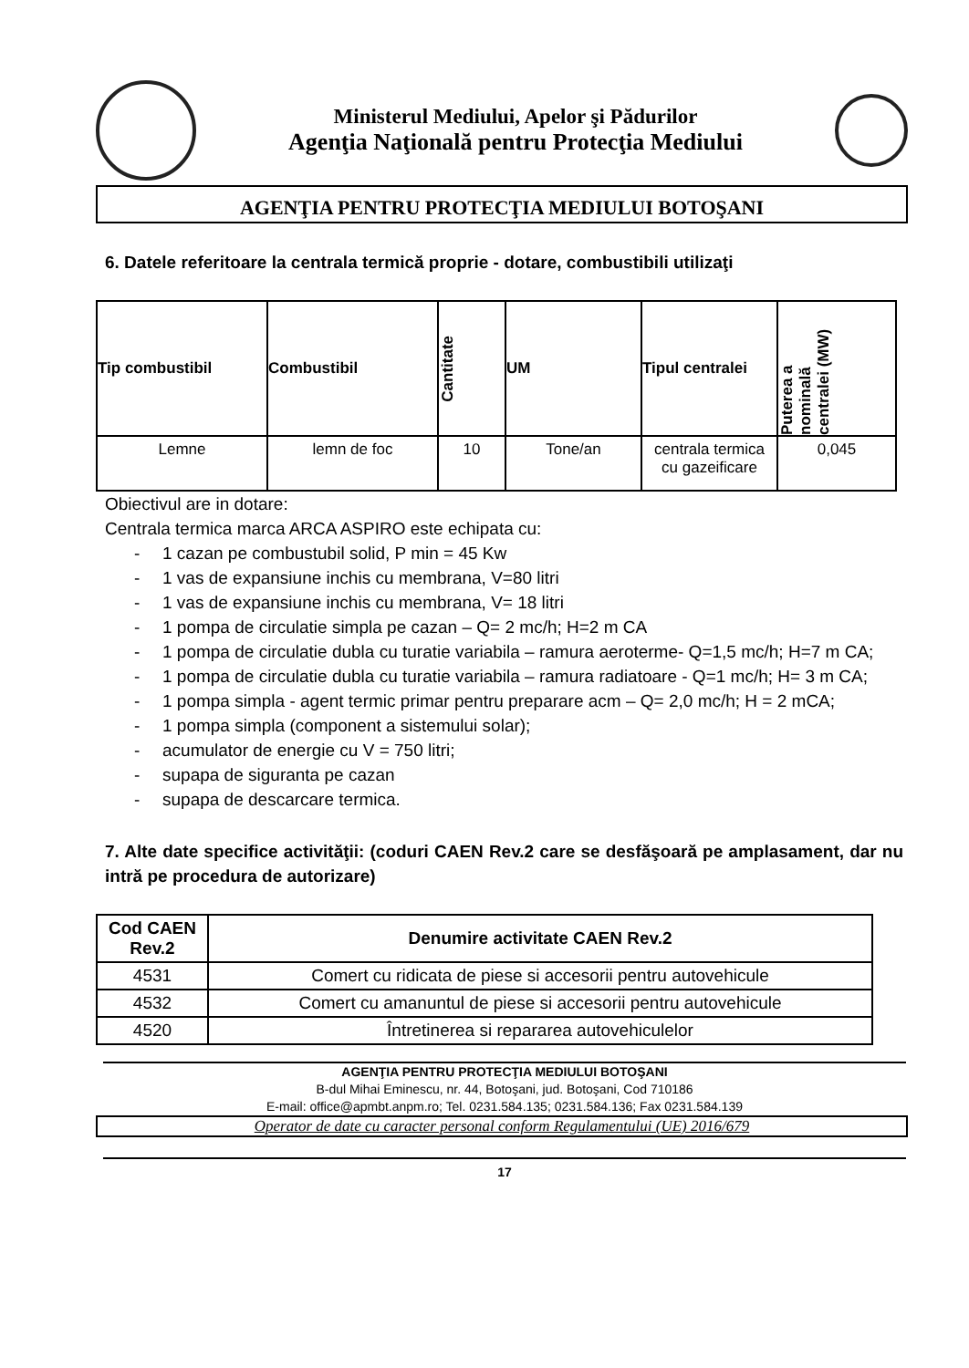Ministerul Mediului, Apelor şi Pădurilor
Agenţia Naţională pentru Protecţia Mediului
AGENŢIA PENTRU PROTECŢIA MEDIULUI BOTOŞANI
6. Datele referitoare la centrala termică proprie - dotare, combustibili utilizaţi
| Tip combustibil | Combustibil | Cantitate | UM | Tipul centralei | Puterea a nominală centralei (MW) |
| --- | --- | --- | --- | --- | --- |
| Lemne | lemn de foc | 10 | Tone/an | centrala termica cu gazeificare | 0,045 |
Obiectivul are in dotare:
Centrala termica marca ARCA ASPIRO este echipata cu:
- 1 cazan pe combustubil solid, P min = 45 Kw
- 1 vas de expansiune inchis cu membrana, V=80 litri
- 1 vas de expansiune inchis cu membrana, V= 18 litri
- 1 pompa de circulatie simpla pe cazan – Q= 2 mc/h; H=2 m CA
- 1 pompa de circulatie dubla cu turatie variabila – ramura aeroterme- Q=1,5 mc/h; H=7 m CA;
- 1 pompa de circulatie dubla cu turatie variabila – ramura radiatoare - Q=1 mc/h; H= 3 m CA;
- 1 pompa simpla - agent termic primar pentru preparare acm – Q= 2,0 mc/h; H = 2 mCA;
- 1 pompa simpla (component a sistemului solar);
- acumulator de energie cu V = 750 litri;
- supapa de siguranta pe cazan
- supapa de descarcare termica.
7. Alte date specifice activităţii: (coduri CAEN Rev.2 care se desfăşoară pe amplasament, dar nu intră pe procedura de autorizare)
| Cod CAEN Rev.2 | Denumire activitate CAEN Rev.2 |
| --- | --- |
| 4531 | Comert cu ridicata de piese si accesorii pentru autovehicule |
| 4532 | Comert cu amanuntul de piese si accesorii pentru autovehicule |
| 4520 | Întretinerea si repararea autovehiculelor |
AGENŢIA PENTRU PROTECŢIA MEDIULUI BOTOŞANI
B-dul Mihai Eminescu, nr. 44, Botoşani, jud. Botoşani, Cod 710186
E-mail: office@apmbt.anpm.ro; Tel. 0231.584.135; 0231.584.136; Fax 0231.584.139
Operator de date cu caracter personal conform Regulamentului (UE) 2016/679
17